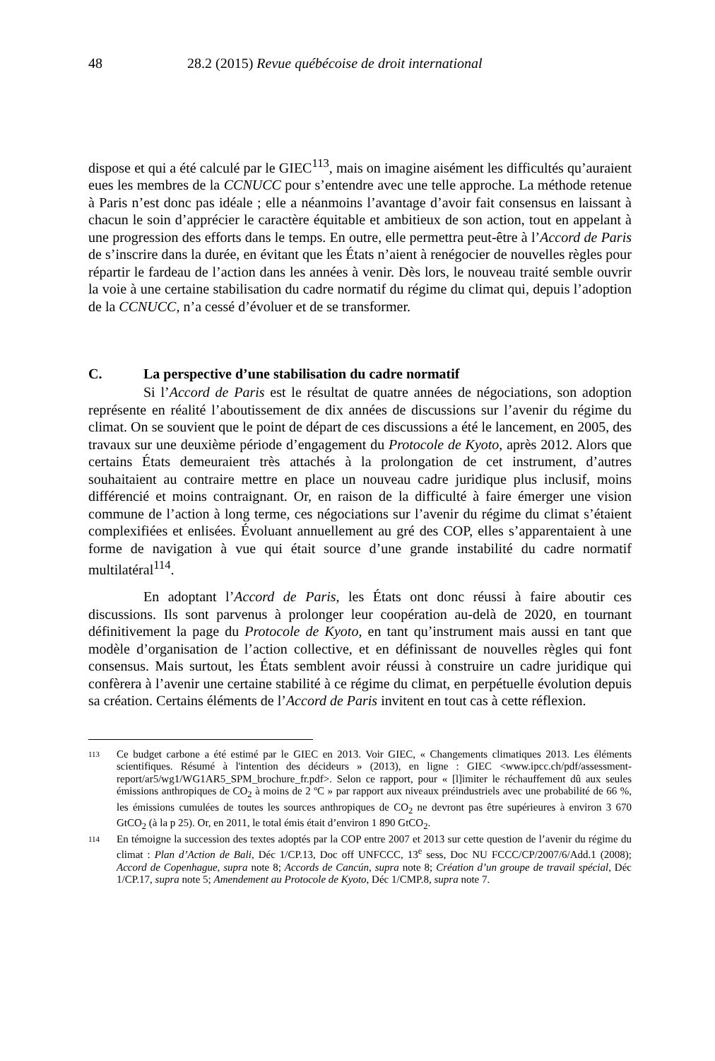48 28.2 (2015) Revue québécoise de droit international
dispose et qui a été calculé par le GIEC<sup>113</sup>, mais on imagine aisément les difficultés qu’auraient eues les membres de la CCNUCC pour s’entendre avec une telle approche. La méthode retenue à Paris n’est donc pas idéale ; elle a néanmoins l’avantage d’avoir fait consensus en laissant à chacun le soin d’apprécier le caractère équitable et ambitieux de son action, tout en appelant à une progression des efforts dans le temps. En outre, elle permettra peut-être à l’Accord de Paris de s’inscrire dans la durée, en évitant que les États n’aient à renégocier de nouvelles règles pour répartir le fardeau de l’action dans les années à venir. Dès lors, le nouveau traité semble ouvrir la voie à une certaine stabilisation du cadre normatif du régime du climat qui, depuis l’adoption de la CCNUCC, n’a cessé d’évoluer et de se transformer.
C. La perspective d’une stabilisation du cadre normatif
Si l’Accord de Paris est le résultat de quatre années de négociations, son adoption représente en réalité l’aboutissement de dix années de discussions sur l’avenir du régime du climat. On se souvient que le point de départ de ces discussions a été le lancement, en 2005, des travaux sur une deuxième période d’engagement du Protocole de Kyoto, après 2012. Alors que certains États demeuraient très attachés à la prolongation de cet instrument, d’autres souhaitaient au contraire mettre en place un nouveau cadre juridique plus inclusif, moins différencié et moins contraignant. Or, en raison de la difficulté à faire émerger une vision commune de l’action à long terme, ces négociations sur l’avenir du régime du climat s’étaient complexifiées et enlisées. Évoluant annuellement au gré des COP, elles s’apparentaient à une forme de navigation à vue qui était source d’une grande instabilité du cadre normatif multilatéral<sup>114</sup>.
En adoptant l’Accord de Paris, les États ont donc réussi à faire aboutir ces discussions. Ils sont parvenus à prolonger leur coopération au-delà de 2020, en tournant définitivement la page du Protocole de Kyoto, en tant qu’instrument mais aussi en tant que modèle d’organisation de l’action collective, et en définissant de nouvelles règles qui font consensus. Mais surtout, les États semblent avoir réussi à construire un cadre juridique qui confèrera à l’avenir une certaine stabilité à ce régime du climat, en perpétuelle évolution depuis sa création. Certains éléments de l’Accord de Paris invitent en tout cas à cette réflexion.
113 Ce budget carbone a été estimé par le GIEC en 2013. Voir GIEC, « Changements climatiques 2013. Les éléments scientifiques. Résumé à l'intention des décideurs » (2013), en ligne : GIEC <www.ipcc.ch/pdf/assessment-report/ar5/wg1/WG1AR5_SPM_brochure_fr.pdf>. Selon ce rapport, pour « [l]imiter le réchauffement dû aux seules émissions anthropiques de CO<sub>2</sub> à moins de 2 ºC » par rapport aux niveaux préindustriels avec une probabilité de 66 %, les émissions cumulées de toutes les sources anthropiques de CO<sub>2</sub> ne devront pas être supérieures à environ 3 670 GtCO<sub>2</sub> (à la p 25). Or, en 2011, le total émis était d’environ 1 890 GtCO<sub>2</sub>.
114 En témoigne la succession des textes adoptés par la COP entre 2007 et 2013 sur cette question de l’avenir du régime du climat : Plan d’Action de Bali, Déc 1/CP.13, Doc off UNFCCC, 13<sup>e</sup> sess, Doc NU FCCC/CP/2007/6/Add.1 (2008); Accord de Copenhague, supra note 8; Accords de Cancún, supra note 8; Création d’un groupe de travail spécial, Déc 1/CP.17, supra note 5; Amendement au Protocole de Kyoto, Déc 1/CMP.8, supra note 7.